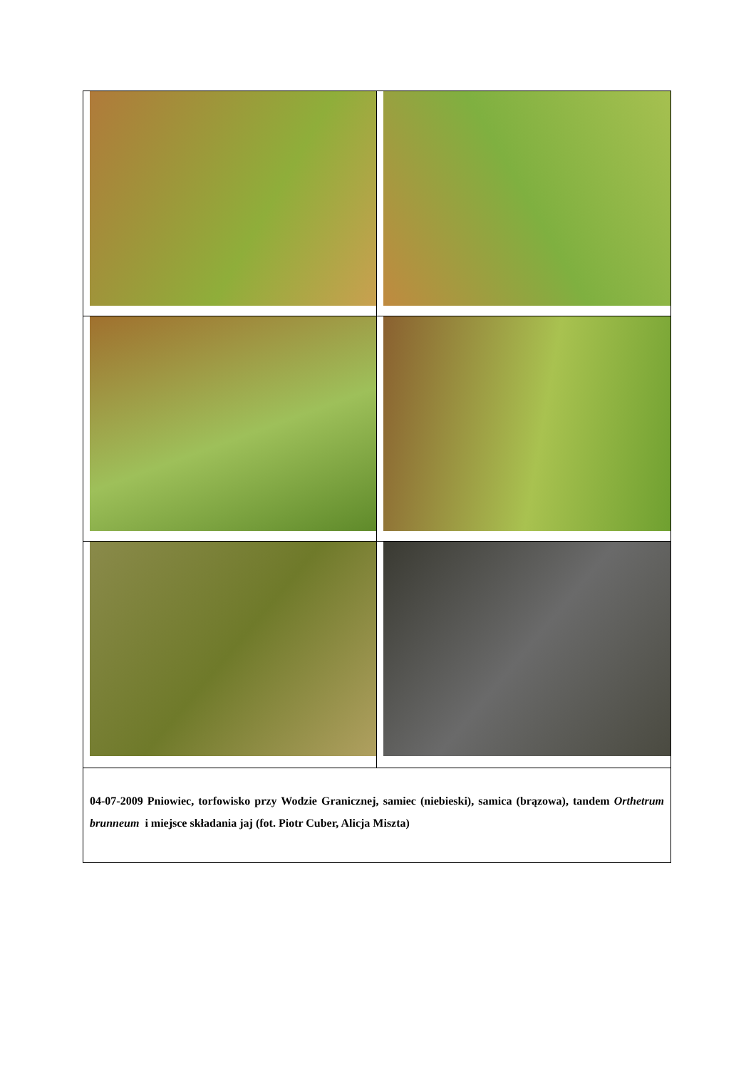| 04-07-2009 Pniowiec, torfowisko przy Wodzie Granicznej, samiec (niebieski), samica (brązowa), tandem Orthetrum brunneum i miejsce składania jaj (fot. Piotr Cuber, Alicja Miszta) | |